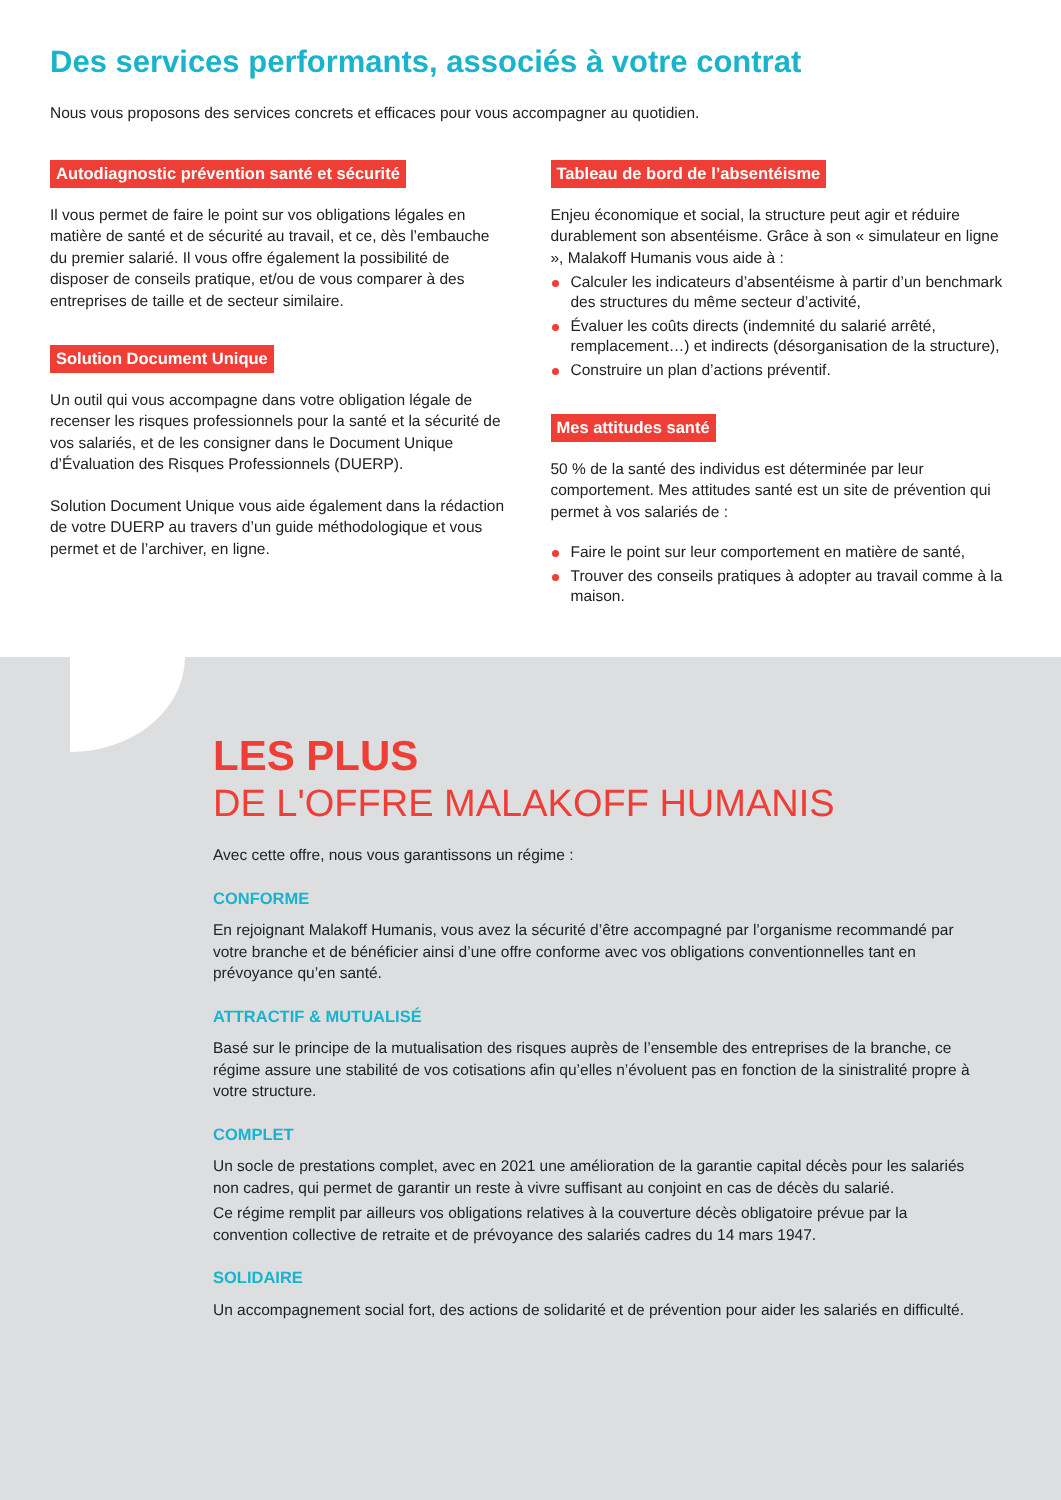Des services performants, associés à votre contrat
Nous vous proposons des services concrets et efficaces pour vous accompagner au quotidien.
Autodiagnostic prévention santé et sécurité
Il vous permet de faire le point sur vos obligations légales en matière de santé et de sécurité au travail, et ce, dès l’embauche du premier salarié. Il vous offre également la possibilité de disposer de conseils pratique, et/ou de vous comparer à des entreprises de taille et de secteur similaire.
Solution Document Unique
Un outil qui vous accompagne dans votre obligation légale de recenser les risques professionnels pour la santé et la sécurité de vos salariés, et de les consigner dans le Document Unique d’Évaluation des Risques Professionnels (DUERP).
Solution Document Unique vous aide également dans la rédaction de votre DUERP au travers d’un guide méthodologique et vous permet et de l’archiver, en ligne.
Tableau de bord de l’absentéisme
Enjeu économique et social, la structure peut agir et réduire durablement son absentéisme. Grâce à son « simulateur en ligne », Malakoff Humanis vous aide à :
Calculer les indicateurs d’absentéisme à partir d’un benchmark des structures du même secteur d’activité,
Évaluer les coûts directs (indemnité du salarié arrêté, remplacement…) et indirects (désorganisation de la structure),
Construire un plan d’actions préventif.
Mes attitudes santé
50 % de la santé des individus est déterminée par leur comportement. Mes attitudes santé est un site de prévention qui permet à vos salariés de :
Faire le point sur leur comportement en matière de santé,
Trouver des conseils pratiques à adopter au travail comme à la maison.
LES PLUS
DE L'OFFRE MALAKOFF HUMANIS
Avec cette offre, nous vous garantissons un régime :
CONFORME
En rejoignant Malakoff Humanis, vous avez la sécurité d’être accompagné par l’organisme recommandé par votre branche et de bénéficier ainsi d’une offre conforme avec vos obligations conventionnelles tant en prévoyance qu’en santé.
ATTRACTIF & MUTUALISÉ
Basé sur le principe de la mutualisation des risques auprès de l’ensemble des entreprises de la branche, ce régime assure une stabilité de vos cotisations afin qu’elles n’évoluent pas en fonction de la sinistralité propre à votre structure.
COMPLET
Un socle de prestations complet, avec en 2021 une amélioration de la garantie capital décès pour les salariés non cadres, qui permet de garantir un reste à vivre suffisant au conjoint en cas de décès du salarié.
Ce régime remplit par ailleurs vos obligations relatives à la couverture décès obligatoire prévue par la convention collective de retraite et de prévoyance des salariés cadres du 14 mars 1947.
SOLIDAIRE
Un accompagnement social fort, des actions de solidarité et de prévention pour aider les salariés en difficulté.